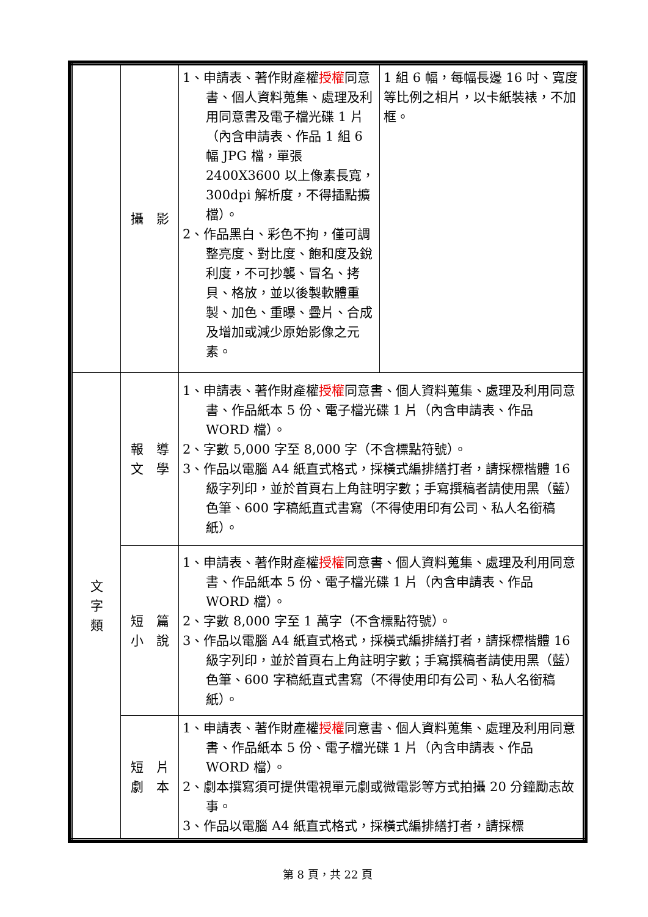| | 攝 影 | 1、申請表、著作財產權 授權 同意書、個人資料蒐集、處理及利用同意書及電子檔光碟 1 片（內含申請表、作品 1 組 6 幅 JPG 檔，單張 2400X3600 以上像素長寬，300dpi 解析度，不得插點擴檔）。 2、作品黑白、彩色不拘，僅可調整亮度、對比度、飽和度及銳利度，不可抄襲、冒名、拷貝、格放，並以後製軟體重製、加色、重曝、疊片、合成及增加或減少原始影像之元素。 | 1 組 6 幅，每幅長邊 16 吋、寬度等比例之相片，以卡紙裝裱，不加框。 |
| 文 字 類 | 報 導 文 學 | 1、申請表、著作財產權 授權 同意書、個人資料蒐集、處理及利用同意書、作品紙本 5 份、電子檔光碟 1 片（內含申請表、作品 WORD 檔）。 2、字數 5,000 字至 8,000 字（不含標點符號）。 3、作品以電腦 A4 紙直式格式，採橫式編排繕打者，請採標楷體 16 級字列印，並於首頁右上角註明字數；手寫撰稿者請使用黑（藍）色筆、600 字稿紙直式書寫（不得使用印有公司、私人名銜稿紙）。 | |
| | 短 篇 小 說 | 1、申請表、著作財產權 授權 同意書、個人資料蒐集、處理及利用同意書、作品紙本 5 份、電子檔光碟 1 片（內含申請表、作品 WORD 檔）。 2、字數 8,000 字至 1 萬字（不含標點符號）。 3、作品以電腦 A4 紙直式格式，採橫式編排繕打者，請採標楷體 16 級字列印，並於首頁右上角註明字數；手寫撰稿者請使用黑（藍）色筆、600 字稿紙直式書寫（不得使用印有公司、私人名銜稿紙）。 | |
| | 短 片 劇 本 | 1、申請表、著作財產權 授權 同意書、個人資料蒐集、處理及利用同意書、作品紙本 5 份、電子檔光碟 1 片（內含申請表、作品 WORD 檔）。 2、劇本撰寫須可提供電視單元劇或微電影等方式拍攝 20 分鐘勵志故事。 3、作品以電腦 A4 紙直式格式，採橫式編排繕打者，請採標 | |
第 8 頁，共 22 頁